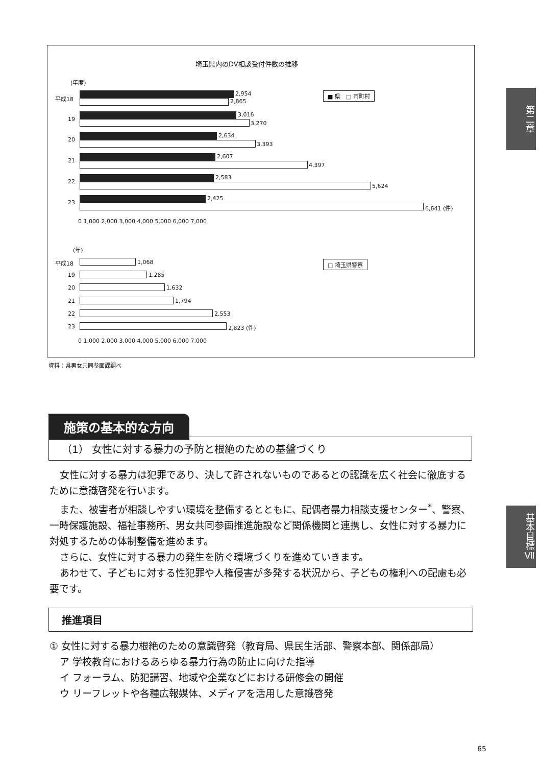埼玉県内のDV相談受付件数の推移
(年度)
■ 県　□ 市町村
平成18
2,954
2,865
19
3,016
3,270
20
2,634
3,393
21
2,607
4,397
22
2,583
5,624
23
2,425
6,641 (件)
0 1,000 2,000 3,000 4,000 5,000 6,000 7,000
(年)
□ 埼玉県警察
平成18 1,068
19 1,285
20 1,632
21 1,794
22 2,553
23 2,823 (件)
0 1,000 2,000 3,000 4,000 5,000 6,000 7,000
資料：県男女共同参画課調べ
第二章
基本目標Ⅶ
施策の基本的な方向
（1） 女性に対する暴力の予防と根絶のための基盤づくり
女性に対する暴力は犯罪であり、決して許されないものであるとの認識を広く社会に徹底するために意識啓発を行います。
また、被害者が相談しやすい環境を整備するとともに、配偶者暴力相談支援センター<sup>*</sup>、警察、一時保護施設、福祉事務所、男女共同参画推進施設など関係機関と連携し、女性に対する暴力に対処するための体制整備を進めます。
さらに、女性に対する暴力の発生を防ぐ環境づくりを進めていきます。
あわせて、子どもに対する性犯罪や人権侵害が多発する状況から、子どもの権利への配慮も必要です。
推進項目
① 女性に対する暴力根絶のための意識啓発（教育局、県民生活部、警察本部、関係部局）
ア 学校教育におけるあらゆる暴力行為の防止に向けた指導
イ フォーラム、防犯講習、地域や企業などにおける研修会の開催
ウ リーフレットや各種広報媒体、メディアを活用した意識啓発
65